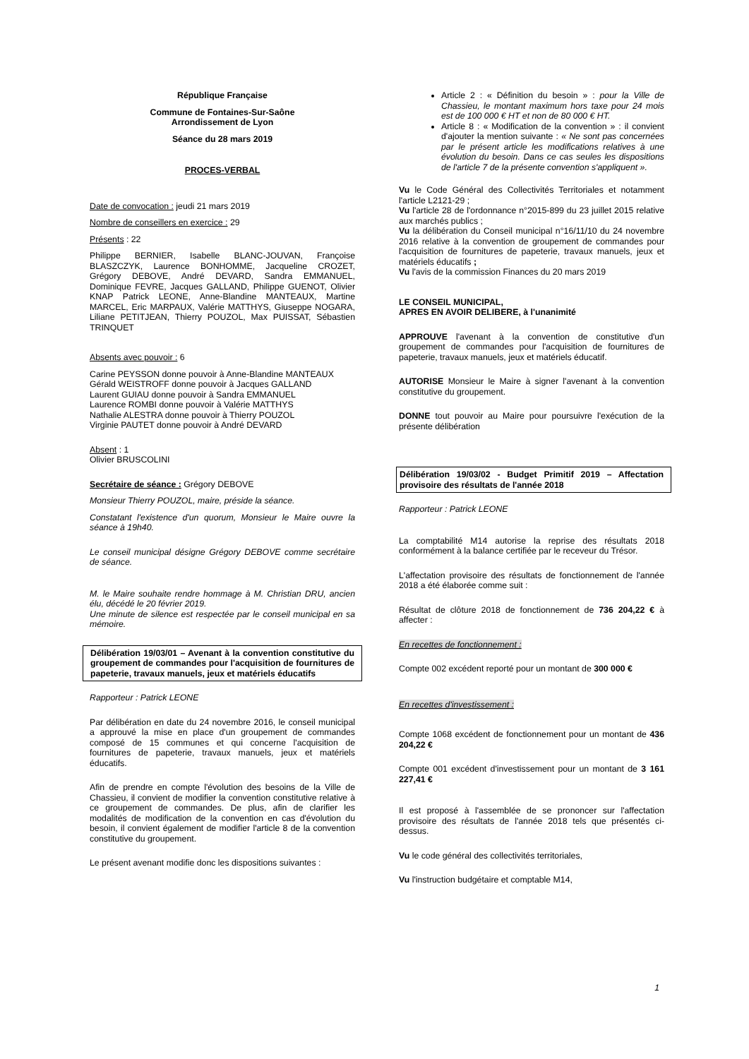République Française
Commune de Fontaines-Sur-Saône
Arrondissement de Lyon
Séance du 28 mars 2019
PROCES-VERBAL
Date de convocation : jeudi 21 mars 2019
Nombre de conseillers en exercice : 29
Présents : 22
Philippe BERNIER, Isabelle BLANC-JOUVAN, Françoise BLASZCZYK, Laurence BONHOMME, Jacqueline CROZET, Grégory DEBOVE, André DEVARD, Sandra EMMANUEL, Dominique FEVRE, Jacques GALLAND, Philippe GUENOT, Olivier KNAP Patrick LEONE, Anne-Blandine MANTEAUX, Martine MARCEL, Eric MARPAUX, Valérie MATTHYS, Giuseppe NOGARA, Liliane PETITJEAN, Thierry POUZOL, Max PUISSAT, Sébastien TRINQUET
Absents avec pouvoir : 6
Carine PEYSSON donne pouvoir à Anne-Blandine MANTEAUX
Gérald WEISTROFF donne pouvoir à Jacques GALLAND
Laurent GUIAU donne pouvoir à Sandra EMMANUEL
Laurence ROMBI donne pouvoir à Valérie MATTHYS
Nathalie ALESTRA donne pouvoir à Thierry POUZOL
Virginie PAUTET donne pouvoir à André DEVARD
Absent : 1
Olivier BRUSCOLINI
Secrétaire de séance : Grégory DEBOVE
Monsieur Thierry POUZOL, maire, préside la séance.
Constatant l'existence d'un quorum, Monsieur le Maire ouvre la séance à 19h40.
Le conseil municipal désigne Grégory DEBOVE comme secrétaire de séance.
M. le Maire souhaite rendre hommage à M. Christian DRU, ancien élu, décédé le 20 février 2019.
Une minute de silence est respectée par le conseil municipal en sa mémoire.
Délibération 19/03/01 – Avenant à la convention constitutive du groupement de commandes pour l'acquisition de fournitures de papeterie, travaux manuels, jeux et matériels éducatifs
Rapporteur : Patrick LEONE
Par délibération en date du 24 novembre 2016, le conseil municipal a approuvé la mise en place d'un groupement de commandes composé de 15 communes et qui concerne l'acquisition de fournitures de papeterie, travaux manuels, jeux et matériels éducatifs.
Afin de prendre en compte l'évolution des besoins de la Ville de Chassieu, il convient de modifier la convention constitutive relative à ce groupement de commandes. De plus, afin de clarifier les modalités de modification de la convention en cas d'évolution du besoin, il convient également de modifier l'article 8 de la convention constitutive du groupement.
Le présent avenant modifie donc les dispositions suivantes :
Article 2 : « Définition du besoin » : pour la Ville de Chassieu, le montant maximum hors taxe pour 24 mois est de 100 000 € HT et non de 80 000 € HT.
Article 8 : « Modification de la convention » : il convient d'ajouter la mention suivante : « Ne sont pas concernées par le présent article les modifications relatives à une évolution du besoin. Dans ce cas seules les dispositions de l'article 7 de la présente convention s'appliquent ».
Vu le Code Général des Collectivités Territoriales et notamment l'article L2121-29 ;
Vu l'article 28 de l'ordonnance n°2015-899 du 23 juillet 2015 relative aux marchés publics ;
Vu la délibération du Conseil municipal n°16/11/10 du 24 novembre 2016 relative à la convention de groupement de commandes pour l'acquisition de fournitures de papeterie, travaux manuels, jeux et matériels éducatifs ;
Vu l'avis de la commission Finances du 20 mars 2019
LE CONSEIL MUNICIPAL,
APRES EN AVOIR DELIBERE, à l'unanimité
APPROUVE l'avenant à la convention de constitutive d'un groupement de commandes pour l'acquisition de fournitures de papeterie, travaux manuels, jeux et matériels éducatif.
AUTORISE Monsieur le Maire à signer l'avenant à la convention constitutive du groupement.
DONNE tout pouvoir au Maire pour poursuivre l'exécution de la présente délibération
Délibération 19/03/02 - Budget Primitif 2019 – Affectation provisoire des résultats de l'année 2018
Rapporteur : Patrick LEONE
La comptabilité M14 autorise la reprise des résultats 2018 conformément à la balance certifiée par le receveur du Trésor.
L'affectation provisoire des résultats de fonctionnement de l'année 2018 a été élaborée comme suit :
Résultat de clôture 2018 de fonctionnement de 736 204,22 € à affecter :
En recettes de fonctionnement :
Compte 002 excédent reporté pour un montant de 300 000 €
En recettes d'investissement :
Compte 1068 excédent de fonctionnement pour un montant de 436 204,22 €
Compte 001 excédent d'investissement pour un montant de 3 161 227,41 €
Il est proposé à l'assemblée de se prononcer sur l'affectation provisoire des résultats de l'année 2018 tels que présentés ci-dessus.
Vu le code général des collectivités territoriales,
Vu l'instruction budgétaire et comptable M14,
1